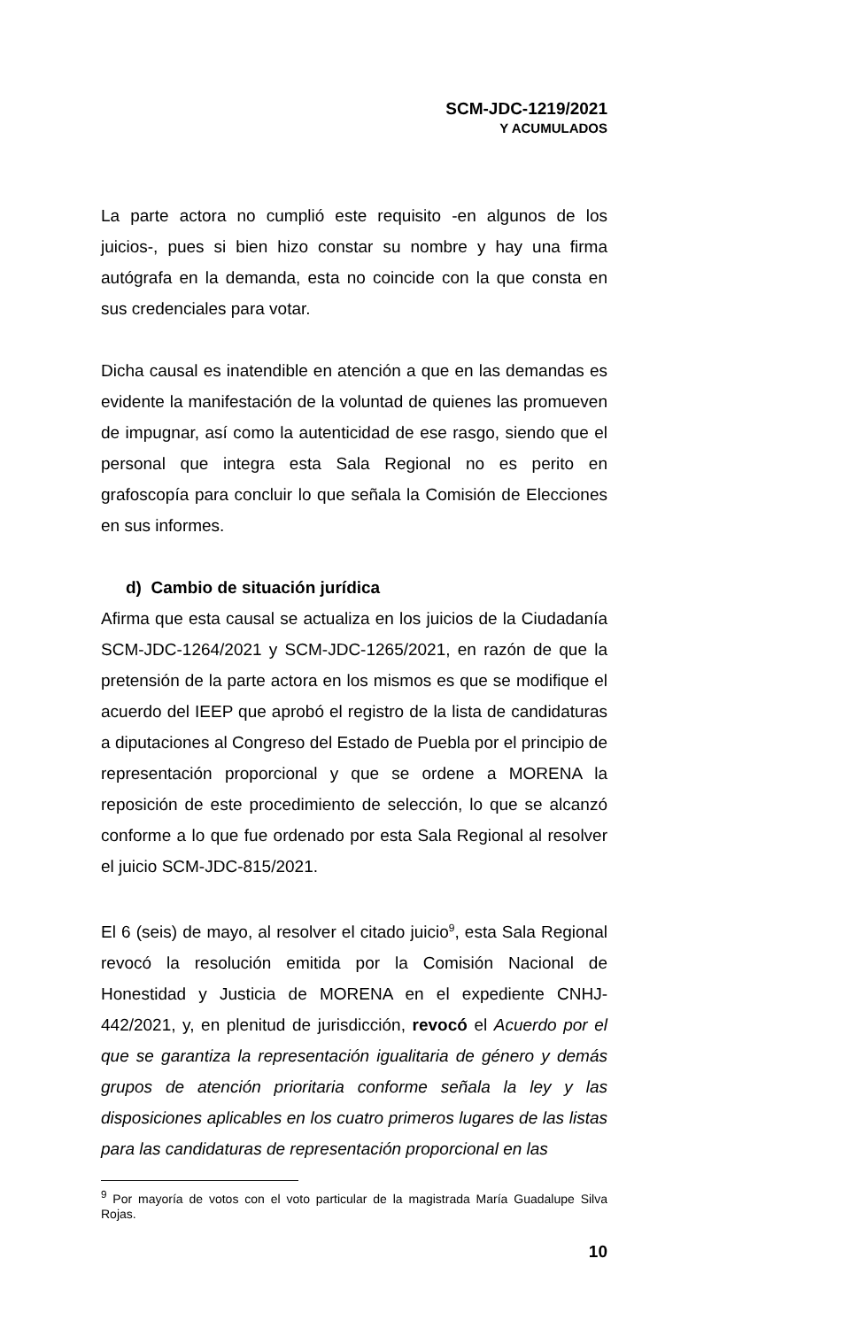SCM-JDC-1219/2021
Y ACUMULADOS
La parte actora no cumplió este requisito -en algunos de los juicios-, pues si bien hizo constar su nombre y hay una firma autógrafa en la demanda, esta no coincide con la que consta en sus credenciales para votar.
Dicha causal es inatendible en atención a que en las demandas es evidente la manifestación de la voluntad de quienes las promueven de impugnar, así como la autenticidad de ese rasgo, siendo que el personal que integra esta Sala Regional no es perito en grafoscopía para concluir lo que señala la Comisión de Elecciones en sus informes.
d) Cambio de situación jurídica
Afirma que esta causal se actualiza en los juicios de la Ciudadanía SCM-JDC-1264/2021 y SCM-JDC-1265/2021, en razón de que la pretensión de la parte actora en los mismos es que se modifique el acuerdo del IEEP que aprobó el registro de la lista de candidaturas a diputaciones al Congreso del Estado de Puebla por el principio de representación proporcional y que se ordene a MORENA la reposición de este procedimiento de selección, lo que se alcanzó conforme a lo que fue ordenado por esta Sala Regional al resolver el juicio SCM-JDC-815/2021.
El 6 (seis) de mayo, al resolver el citado juicio<sup>9</sup>, esta Sala Regional revocó la resolución emitida por la Comisión Nacional de Honestidad y Justicia de MORENA en el expediente CNHJ-442/2021, y, en plenitud de jurisdicción, revocó el Acuerdo por el que se garantiza la representación igualitaria de género y demás grupos de atención prioritaria conforme señala la ley y las disposiciones aplicables en los cuatro primeros lugares de las listas para las candidaturas de representación proporcional en las
<sup>9</sup> Por mayoría de votos con el voto particular de la magistrada María Guadalupe Silva Rojas.
10